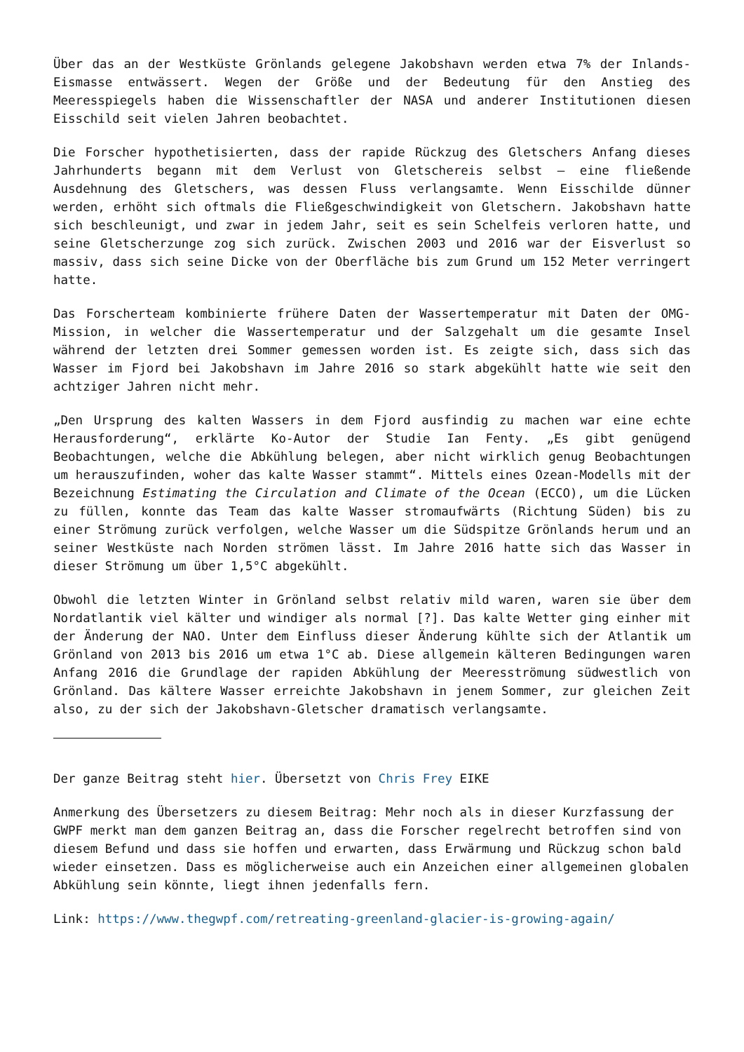Über das an der Westküste Grönlands gelegene Jakobshavn werden etwa 7% der Inlands-Eismasse entwässert. Wegen der Größe und der Bedeutung für den Anstieg des Meeresspiegels haben die Wissenschaftler der NASA und anderer Institutionen diesen Eisschild seit vielen Jahren beobachtet.
Die Forscher hypothetisierten, dass der rapide Rückzug des Gletschers Anfang dieses Jahrhunderts begann mit dem Verlust von Gletschereis selbst – eine fließende Ausdehnung des Gletschers, was dessen Fluss verlangsamte. Wenn Eisschilde dünner werden, erhöht sich oftmals die Fließgeschwindigkeit von Gletschern. Jakobshavn hatte sich beschleunigt, und zwar in jedem Jahr, seit es sein Schelfeis verloren hatte, und seine Gletscherzunge zog sich zurück. Zwischen 2003 und 2016 war der Eisverlust so massiv, dass sich seine Dicke von der Oberfläche bis zum Grund um 152 Meter verringert hatte.
Das Forscherteam kombinierte frühere Daten der Wassertemperatur mit Daten der OMG-Mission, in welcher die Wassertemperatur und der Salzgehalt um die gesamte Insel während der letzten drei Sommer gemessen worden ist. Es zeigte sich, dass sich das Wasser im Fjord bei Jakobshavn im Jahre 2016 so stark abgekühlt hatte wie seit den achtziger Jahren nicht mehr.
„Den Ursprung des kalten Wassers in dem Fjord ausfindig zu machen war eine echte Herausforderung“, erklärte Ko-Autor der Studie Ian Fenty. „Es gibt genügend Beobachtungen, welche die Abkühlung belegen, aber nicht wirklich genug Beobachtungen um herauszufinden, woher das kalte Wasser stammt“. Mittels eines Ozean-Modells mit der Bezeichnung Estimating the Circulation and Climate of the Ocean (ECCO), um die Lücken zu füllen, konnte das Team das kalte Wasser stromaufwärts (Richtung Süden) bis zu einer Strömung zurück verfolgen, welche Wasser um die Südspitze Grönlands herum und an seiner Westküste nach Norden strömen lässt. Im Jahre 2016 hatte sich das Wasser in dieser Strömung um über 1,5°C abgekühlt.
Obwohl die letzten Winter in Grönland selbst relativ mild waren, waren sie über dem Nordatlantik viel kälter und windiger als normal [?]. Das kalte Wetter ging einher mit der Änderung der NAO. Unter dem Einfluss dieser Änderung kühlte sich der Atlantik um Grönland von 2013 bis 2016 um etwa 1°C ab. Diese allgemein kälteren Bedingungen waren Anfang 2016 die Grundlage der rapiden Abkühlung der Meeresströmung südwestlich von Grönland. Das kältere Wasser erreichte Jakobshavn in jenem Sommer, zur gleichen Zeit also, zu der sich der Jakobshavn-Gletscher dramatisch verlangsamte.
Der ganze Beitrag steht hier. Übersetzt von Chris Frey EIKE
Anmerkung des Übersetzers zu diesem Beitrag: Mehr noch als in dieser Kurzfassung der GWPF merkt man dem ganzen Beitrag an, dass die Forscher regelrecht betroffen sind von diesem Befund und dass sie hoffen und erwarten, dass Erwärmung und Rückzug schon bald wieder einsetzen. Dass es möglicherweise auch ein Anzeichen einer allgemeinen globalen Abkühlung sein könnte, liegt ihnen jedenfalls fern.
Link: https://www.thegwpf.com/retreating-greenland-glacier-is-growing-again/